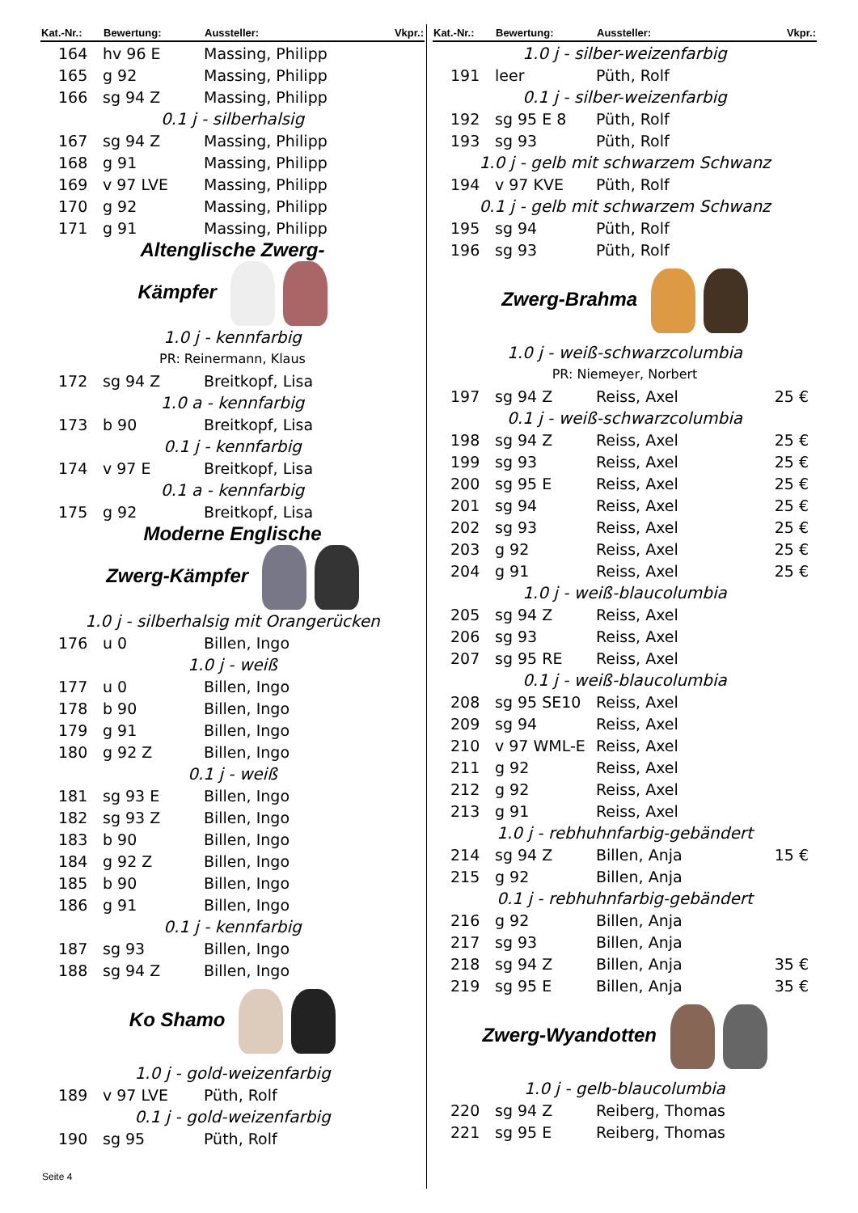| Kat.-Nr.: | Bewertung: | Aussteller: | Vkpr.: |
| --- | --- | --- | --- |
| 164 | hv 96 E | Massing, Philipp | |
| 165 | g 92 | Massing, Philipp | |
| 166 | sg 94 Z | Massing, Philipp | |
| 0.1 j - silberhalsig | | | |
| 167 | sg 94 Z | Massing, Philipp | |
| 168 | g 91 | Massing, Philipp | |
| 169 | v 97 LVE | Massing, Philipp | |
| 170 | g 92 | Massing, Philipp | |
| 171 | g 91 | Massing, Philipp | |
| Altenglische Zwerg- Kämpfer | | | |
| 1.0 j - kennfarbig | | | |
| PR: Reinermann, Klaus | | | |
| 172 | sg 94 Z | Breitkopf, Lisa | |
| 1.0 a - kennfarbig | | | |
| 173 | b 90 | Breitkopf, Lisa | |
| 0.1 j - kennfarbig | | | |
| 174 | v 97 E | Breitkopf, Lisa | |
| 0.1 a - kennfarbig | | | |
| 175 | g 92 | Breitkopf, Lisa | |
| Moderne Englische Zwerg-Kämpfer | | | |
| 1.0 j - silberhalsig mit Orangerücken | | | |
| 176 | u 0 | Billen, Ingo | |
| 1.0 j - weiß | | | |
| 177 | u 0 | Billen, Ingo | |
| 178 | b 90 | Billen, Ingo | |
| 179 | g 91 | Billen, Ingo | |
| 180 | g 92 Z | Billen, Ingo | |
| 0.1 j - weiß | | | |
| 181 | sg 93 E | Billen, Ingo | |
| 182 | sg 93 Z | Billen, Ingo | |
| 183 | b 90 | Billen, Ingo | |
| 184 | g 92 Z | Billen, Ingo | |
| 185 | b 90 | Billen, Ingo | |
| 186 | g 91 | Billen, Ingo | |
| 0.1 j - kennfarbig | | | |
| 187 | sg 93 | Billen, Ingo | |
| 188 | sg 94 Z | Billen, Ingo | |
| Ko Shamo | | | |
| 1.0 j - gold-weizenfarbig | | | |
| 189 | v 97 LVE | Püth, Rolf | |
| 0.1 j - gold-weizenfarbig | | | |
| 190 | sg 95 | Püth, Rolf | |
| Kat.-Nr.: | Bewertung: | Aussteller: | Vkpr.: |
| --- | --- | --- | --- |
| 1.0 j - silber-weizenfarbig | | | |
| 191 | leer | Püth, Rolf | |
| 0.1 j - silber-weizenfarbig | | | |
| 192 | sg 95 E 8 | Püth, Rolf | |
| 193 | sg 93 | Püth, Rolf | |
| 1.0 j - gelb mit schwarzem Schwanz | | | |
| 194 | v 97 KVE | Püth, Rolf | |
| 0.1 j - gelb mit schwarzem Schwanz | | | |
| 195 | sg 94 | Püth, Rolf | |
| 196 | sg 93 | Püth, Rolf | |
| Zwerg-Brahma | | | |
| 1.0 j - weiß-schwarzcolumbia | | | |
| PR: Niemeyer, Norbert | | | |
| 197 | sg 94 Z | Reiss, Axel | 25 € |
| 0.1 j - weiß-schwarzcolumbia | | | |
| 198 | sg 94 Z | Reiss, Axel | 25 € |
| 199 | sg 93 | Reiss, Axel | 25 € |
| 200 | sg 95 E | Reiss, Axel | 25 € |
| 201 | sg 94 | Reiss, Axel | 25 € |
| 202 | sg 93 | Reiss, Axel | 25 € |
| 203 | g 92 | Reiss, Axel | 25 € |
| 204 | g 91 | Reiss, Axel | 25 € |
| 1.0 j - weiß-blaucolumbia | | | |
| 205 | sg 94 Z | Reiss, Axel | |
| 206 | sg 93 | Reiss, Axel | |
| 207 | sg 95 RE | Reiss, Axel | |
| 0.1 j - weiß-blaucolumbia | | | |
| 208 | sg 95 SE10 | Reiss, Axel | |
| 209 | sg 94 | Reiss, Axel | |
| 210 | v 97 WML-E | Reiss, Axel | |
| 211 | g 92 | Reiss, Axel | |
| 212 | g 92 | Reiss, Axel | |
| 213 | g 91 | Reiss, Axel | |
| 1.0 j - rebhuhnfarbig-gebändert | | | |
| 214 | sg 94 Z | Billen, Anja | 15 € |
| 215 | g 92 | Billen, Anja | |
| 0.1 j - rebhuhnfarbig-gebändert | | | |
| 216 | g 92 | Billen, Anja | |
| 217 | sg 93 | Billen, Anja | |
| 218 | sg 94 Z | Billen, Anja | 35 € |
| 219 | sg 95 E | Billen, Anja | 35 € |
| Zwerg-Wyandotten | | | |
| 1.0 j - gelb-blaucolumbia | | | |
| 220 | sg 94 Z | Reiberg, Thomas | |
| 221 | sg 95 E | Reiberg, Thomas | |
Seite 4